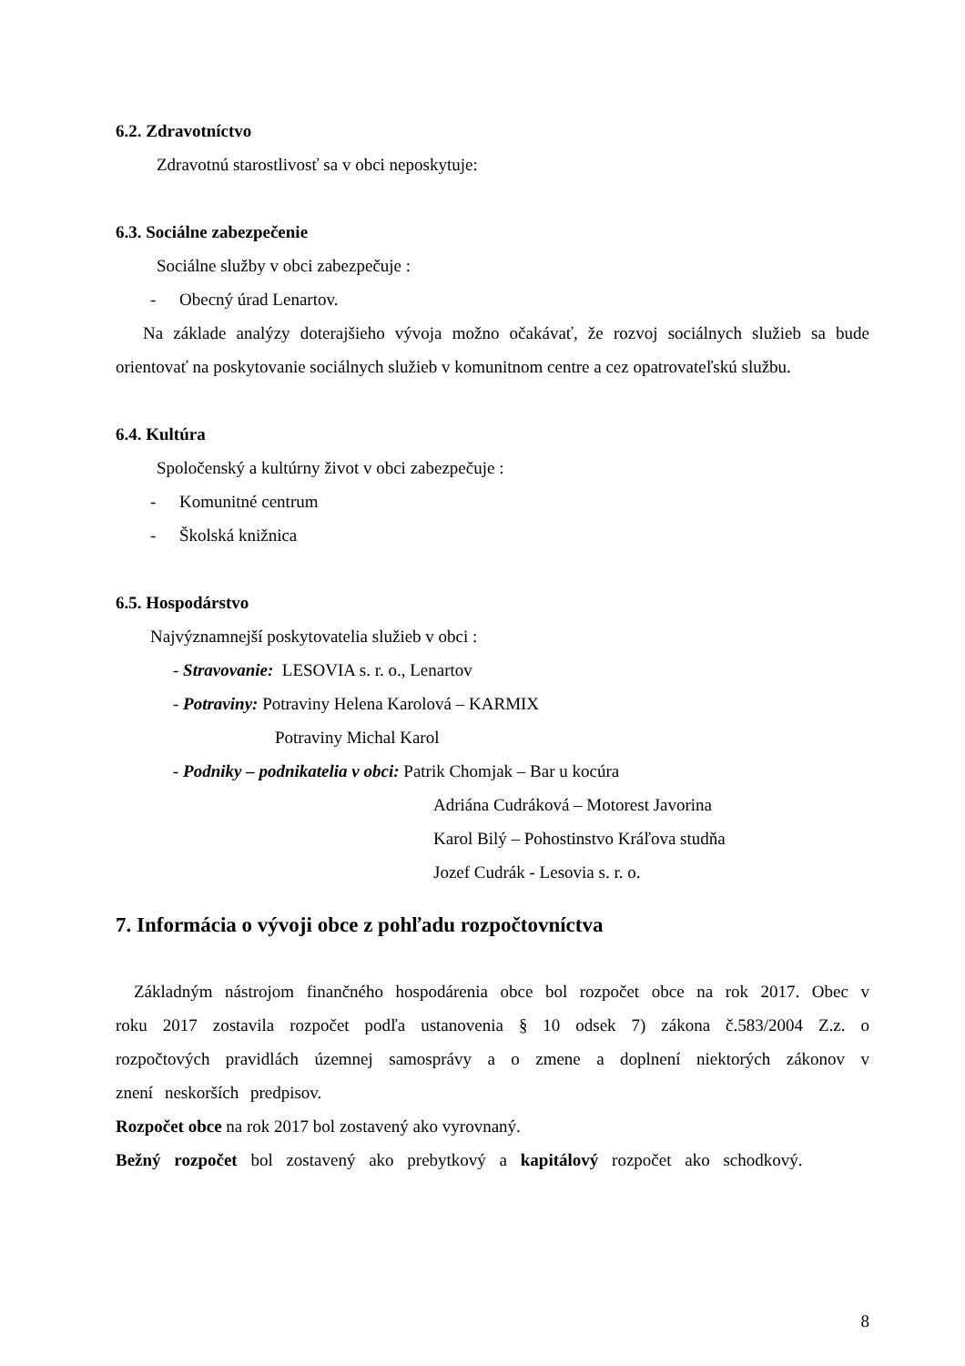6.2. Zdravotníctvo
Zdravotnú starostlivosť sa v obci neposkytuje:
6.3. Sociálne zabezpečenie
Sociálne služby v obci zabezpečuje :
- Obecný úrad Lenartov.
Na základe analýzy doterajšieho vývoja možno očakávať, že rozvoj sociálnych služieb sa bude orientovať na poskytovanie sociálnych služieb v komunitnom centre a cez opatrovateľskú službu.
6.4. Kultúra
Spoločenský a kultúrny život v obci zabezpečuje :
- Komunitné centrum
- Školská knižnica
6.5. Hospodárstvo
Najvýznamnejší poskytovatelia služieb v obci :
- Stravovanie: LESOVIA s. r. o., Lenartov
- Potraviny: Potraviny Helena Karolová – KARMIX
Potraviny Michal Karol
- Podniky – podnikatelia v obci: Patrik Chomjak – Bar u kocúra
Adriána Cudráková – Motorest Javorina
Karol Bilý – Pohostinstvo Kráľova studňa
Jozef Cudrák - Lesovia s. r. o.
7. Informácia o vývoji obce z pohľadu rozpočtovníctva
Základným nástrojom finančného hospodárenia obce bol rozpočet obce na rok 2017. Obec v roku 2017 zostavila rozpočet podľa ustanovenia § 10 odsek 7) zákona č.583/2004 Z.z. o rozpočtových pravidlách územnej samosprávy a o zmene a doplnení niektorých zákonov v znení neskorších predpisov.
Rozpočet obce na rok 2017 bol zostavený ako vyrovnaný.
Bežný rozpočet bol zostavený ako prebytkový a kapitálový rozpočet ako schodkový.
8